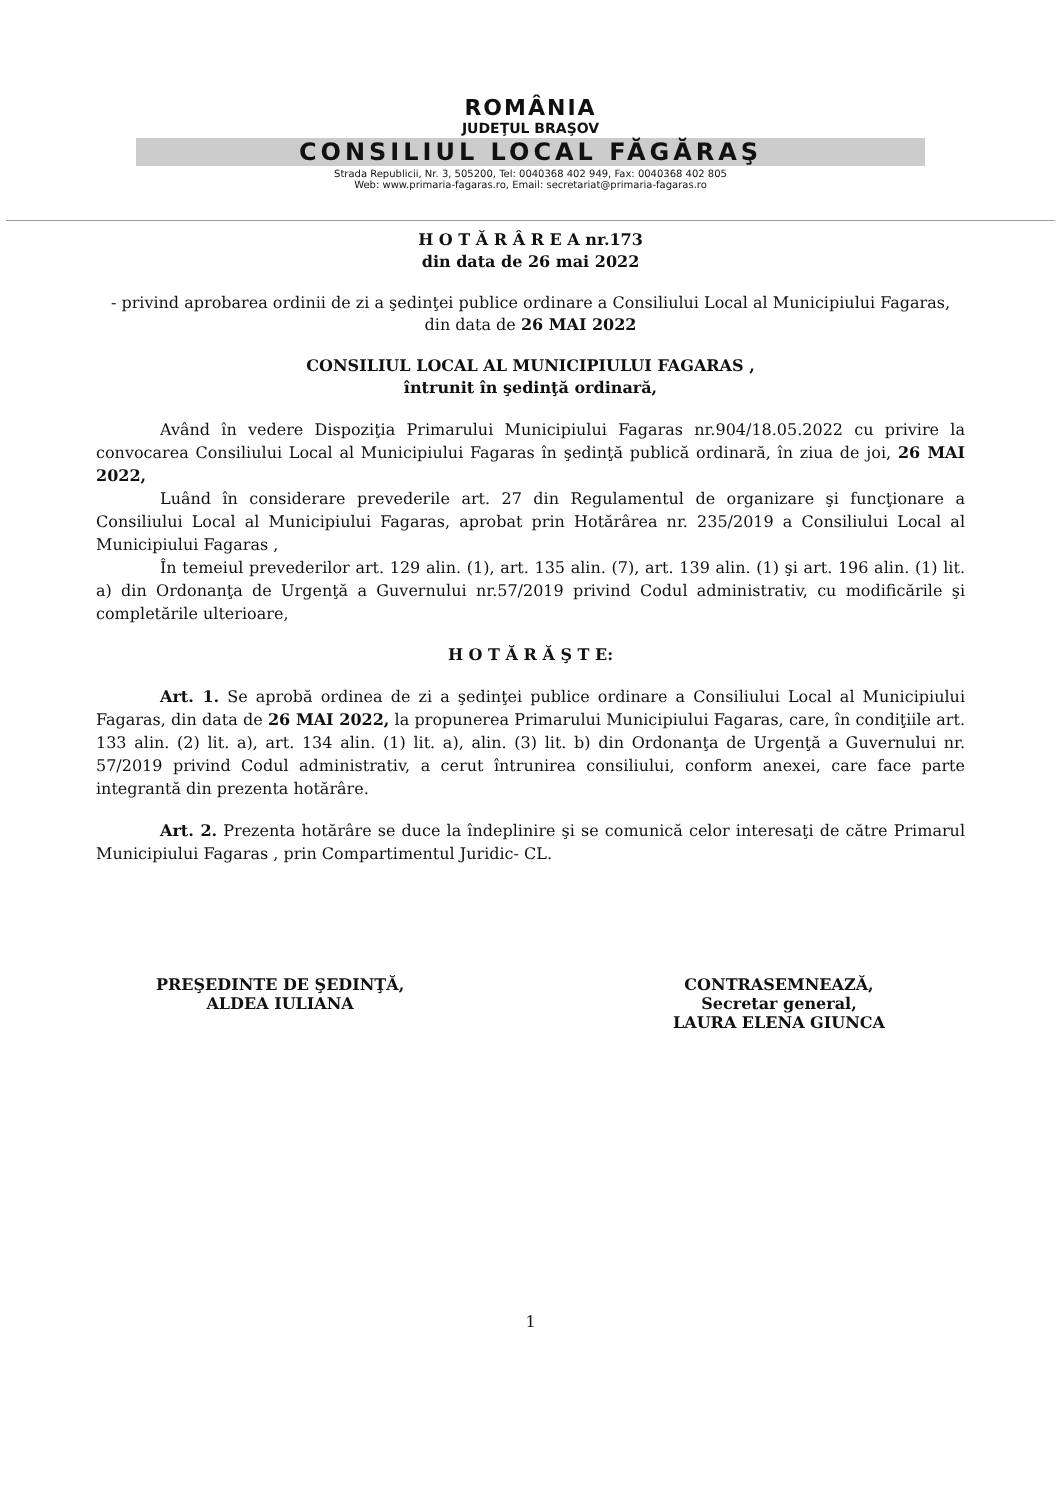ROMÂNIA
JUDEŢUL BRAŞOV
CONSILIUL LOCAL FĂGĂRAŞ
Strada Republicii, Nr. 3, 505200, Tel: 0040368 402 949, Fax: 0040368 402 805
Web: www.primaria-fagaras.ro, Email: secretariat@primaria-fagaras.ro
H O T Ă R Â R E A nr.173
din data de 26 mai 2022
- privind aprobarea ordinii de zi a şedinţei publice ordinare a Consiliului Local al Municipiului Fagaras, din data de 26 MAI 2022
CONSILIUL LOCAL AL MUNICIPIULUI FAGARAS ,
întrunit în şedinţă ordinară,
Având în vedere Dispoziţia Primarului Municipiului Fagaras nr.904/18.05.2022 cu privire la convocarea Consiliului Local al Municipiului Fagaras în şedinţă publică ordinară, în ziua de joi, 26 MAI 2022,
Luând în considerare prevederile art. 27 din Regulamentul de organizare şi funcţionare a Consiliului Local al Municipiului Fagaras, aprobat prin Hotărârea nr. 235/2019 a Consiliului Local al Municipiului Fagaras ,
În temeiul prevederilor art. 129 alin. (1), art. 135 alin. (7), art. 139 alin. (1) şi art. 196 alin. (1) lit. a) din Ordonanţa de Urgenţă a Guvernului nr.57/2019 privind Codul administrativ, cu modificările şi completările ulterioare,
H O T Ă R Ă Ş T E:
Art. 1. Se aprobă ordinea de zi a şedinţei publice ordinare a Consiliului Local al Municipiului Fagaras, din data de 26 MAI 2022, la propunerea Primarului Municipiului Fagaras, care, în condiţiile art. 133 alin. (2) lit. a), art. 134 alin. (1) lit. a), alin. (3) lit. b) din Ordonanţa de Urgenţă a Guvernului nr. 57/2019 privind Codul administrativ, a cerut întrunirea consiliului, conform anexei, care face parte integrantă din prezenta hotărâre.
Art. 2. Prezenta hotărâre se duce la îndeplinire şi se comunică celor interesaţi de către Primarul Municipiului Fagaras , prin Compartimentul Juridic- CL.
PREŞEDINTE DE ŞEDINŢĂ,
ALDEA IULIANA
CONTRASEMNEAZĂ,
Secretar general,
LAURA ELENA GIUNCA
1